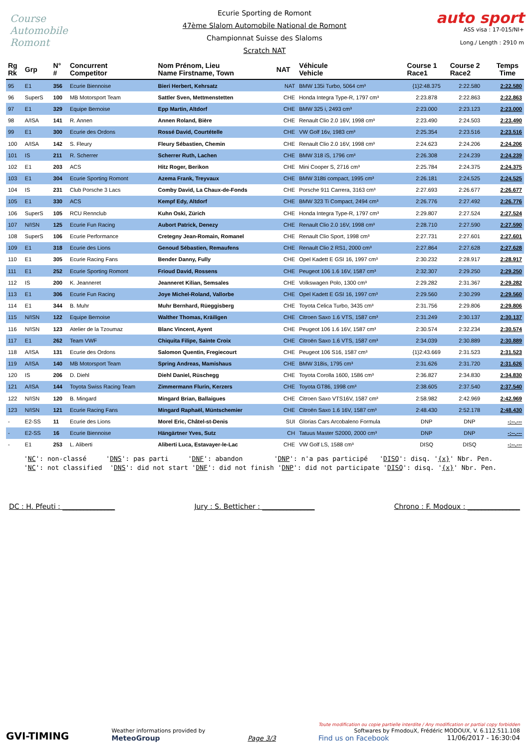Course Automobile Romont
auto sport
ASS visa : 17-015/NI+
Long./ Length : 2910 m
Ecurie Sporting de Romont
47ème Slalom Automobile National de Romont
Championnat Suisse des Slaloms
Scratch NAT
| Rg Rk | Grp | N° # | Concurrent Competitor | Nom Prénom, Lieu Name Firstname, Town | NAT | Véhicule Vehicle | Course 1 Race1 | Course 2 Race2 | Temps Time |
| --- | --- | --- | --- | --- | --- | --- | --- | --- | --- |
| 95 | E1 | 356 | Ecurie Biennoise | Bieri Herbert, Kehrsatz | NAT | BMW 135i Turbo, 5064 cm³ | {1}2:48.375 | 2:22.580 | 2:22.580 |
| 96 | SuperS | 100 | MB Motorsport Team | Sattler Sven, Mettmenstetten | CHE | Honda Integra Type-R, 1797 cm³ | 2:23.878 | 2:22.863 | 2:22.863 |
| 97 | E1 | 329 | Equipe Bernoise | Epp Martin, Altdorf | CHE | BMW 325 i, 2493 cm³ | 2:23.000 | 2:23.123 | 2:23.000 |
| 98 | A/ISA | 141 | R. Annen | Annen Roland, Bière | CHE | Renault Clio 2.0 16V, 1998 cm³ | 2:23.490 | 2:24.503 | 2:23.490 |
| 99 | E1 | 300 | Ecurie des Ordons | Rossé David, Courtételle | CHE | VW Golf 16v, 1983 cm³ | 2:25.354 | 2:23.516 | 2:23.516 |
| 100 | A/ISA | 142 | S. Fleury | Fleury Sébastien, Chemin | CHE | Renault Clio 2.0 16V, 1998 cm³ | 2:24.623 | 2:24.206 | 2:24.206 |
| 101 | IS | 211 | R. Scherrer | Scherrer Ruth, Lachen | CHE | BMW 318 iS, 1796 cm³ | 2:26.308 | 2:24.239 | 2:24.239 |
| 102 | E1 | 203 | ACS | Hitz Roger, Berikon | CHE | Mini Cooper S, 2716 cm³ | 2:25.784 | 2:24.375 | 2:24.375 |
| 103 | E1 | 304 | Ecurie Sporting Romont | Azema Frank, Treyvaux | CHE | BMW 318ti compact, 1995 cm³ | 2:26.181 | 2:24.525 | 2:24.525 |
| 104 | IS | 231 | Club Porsche 3 Lacs | Comby David, La Chaux-de-Fonds | CHE | Porsche 911 Carrera, 3163 cm³ | 2:27.693 | 2:26.677 | 2:26.677 |
| 105 | E1 | 330 | ACS | Kempf Edy, Altdorf | CHE | BMW 323 Ti Compact, 2494 cm³ | 2:26.776 | 2:27.492 | 2:26.776 |
| 106 | SuperS | 105 | RCU Rennclub | Kuhn Oski, Zürich | CHE | Honda Integra Type-R, 1797 cm³ | 2:29.807 | 2:27.524 | 2:27.524 |
| 107 | N/ISN | 125 | Ecurie Fun Racing | Aubort Patrick, Denezy | CHE | Renault Clio 2.0 16V, 1998 cm³ | 2:28.710 | 2:27.590 | 2:27.590 |
| 108 | SuperS | 106 | Ecurie Performance | Cretegny Jean-Romain, Romanel | CHE | Renault Clio Sport, 1998 cm³ | 2:27.731 | 2:27.601 | 2:27.601 |
| 109 | E1 | 318 | Ecurie des Lions | Genoud Sébastien, Remaufens | CHE | Renault Clio 2 RS1, 2000 cm³ | 2:27.864 | 2:27.628 | 2:27.628 |
| 110 | E1 | 305 | Ecurie Racing Fans | Bender Danny, Fully | CHE | Opel Kadett E GSI 16, 1997 cm³ | 2:30.232 | 2:28.917 | 2:28.917 |
| 111 | E1 | 252 | Ecurie Sporting Romont | Frioud David, Rossens | CHE | Peugeot 106 1.6 16V, 1587 cm³ | 2:32.307 | 2:29.250 | 2:29.250 |
| 112 | IS | 200 | K. Jeanneret | Jeanneret Kilian, Semsales | CHE | Volkswagen Polo, 1300 cm³ | 2:29.282 | 2:31.367 | 2:29.282 |
| 113 | E1 | 306 | Ecurie Fun Racing | Joye Michel-Roland, Vallorbe | CHE | Opel Kadett E GSI 16, 1997 cm³ | 2:29.560 | 2:30.299 | 2:29.560 |
| 114 | E1 | 344 | B. Muhr | Muhr Bernhard, Rüeggisberg | CHE | Toyota Celica Turbo, 3435 cm³ | 2:31.756 | 2:29.806 | 2:29.806 |
| 115 | N/ISN | 122 | Equipe Bernoise | Walther Thomas, Kräiligen | CHE | Citroen Saxo 1.6 VTS, 1587 cm³ | 2:31.249 | 2:30.137 | 2:30.137 |
| 116 | N/ISN | 123 | Atelier de la Tzoumaz | Blanc Vincent, Ayent | CHE | Peugeot 106 1.6 16V, 1587 cm³ | 2:30.574 | 2:32.234 | 2:30.574 |
| 117 | E1 | 262 | Team VWF | Chiquita Filipe, Sainte Croix | CHE | Citroën Saxo 1.6 VTS, 1587 cm³ | 2:34.039 | 2:30.889 | 2:30.889 |
| 118 | A/ISA | 131 | Ecurie des Ordons | Salomon Quentin, Fregiecourt | CHE | Peugeot 106 S16, 1587 cm³ | {1}2:43.669 | 2:31.523 | 2:31.523 |
| 119 | A/ISA | 140 | MB Motorsport Team | Spring Andreas, Mamishaus | CHE | BMW 318is, 1795 cm³ | 2:31.626 | 2:31.720 | 2:31.626 |
| 120 | IS | 206 | D. Diehl | Diehl Daniel, Rüschegg | CHE | Toyota Corolla 1600, 1586 cm³ | 2:36.827 | 2:34.830 | 2:34.830 |
| 121 | A/ISA | 144 | Toyota Swiss Racing Team | Zimmermann Flurin, Kerzers | CHE | Toyota GT86, 1998 cm³ | 2:38.605 | 2:37.540 | 2:37.540 |
| 122 | N/ISN | 120 | B. Mingard | Mingard Brian, Ballaigues | CHE | Citroen Saxo VTS16V, 1587 cm³ | 2:58.982 | 2:42.969 | 2:42.969 |
| 123 | N/ISN | 121 | Ecurie Racing Fans | Mingard Raphaël, Müntschemier | CHE | Citroën Saxo 1.6 16V, 1587 cm³ | 2:48.430 | 2:52.178 | 2:48.430 |
| - | E2-SS | 11 | Ecurie des Lions | Morel Eric, Châtel-st-Denis | SUI | Glorias Cars Arcobaleno Formula | DNP | DNP | -:--.--- |
| - | E2-SS | 16 | Ecurie Biennoise | Hängärtner Yves, Sutz | CH | Tatuus Master S2000, 2000 cm³ | DNP | DNP | -:--.--- |
| - | E1 | 253 | L. Aliberti | Aliberti Luca, Estavayer-le-Lac | CHE | VW Golf LS, 1588 cm³ | DISQ | DISQ | -:--.--- |
'NC': non-classé 'DNS': pas parti 'DNF': abandon 'DNP': n'a pas participé 'DISQ': disq. '{x}' Nbr. Pen. 'NC': not classified 'DNS': did not start 'DNF': did not finish 'DNP': did not participate 'DISQ': disq. '{x}' Nbr. Pen.
DC : H. Pfeuti : _______________ Jury : S. Betticher : _______________ Chrono : F. Modoux : _______________
GVI-TIMING
Weather informations provided by
MeteoGroup
Page 3/3
Toute modification ou copie partielle interdite / Any modification or partial copy forbidden
Softwares by FmodouX, Frédéric MODOUX, V. 6.112.511.108
Find us on Facebook 11/06/2017 - 16:30:04